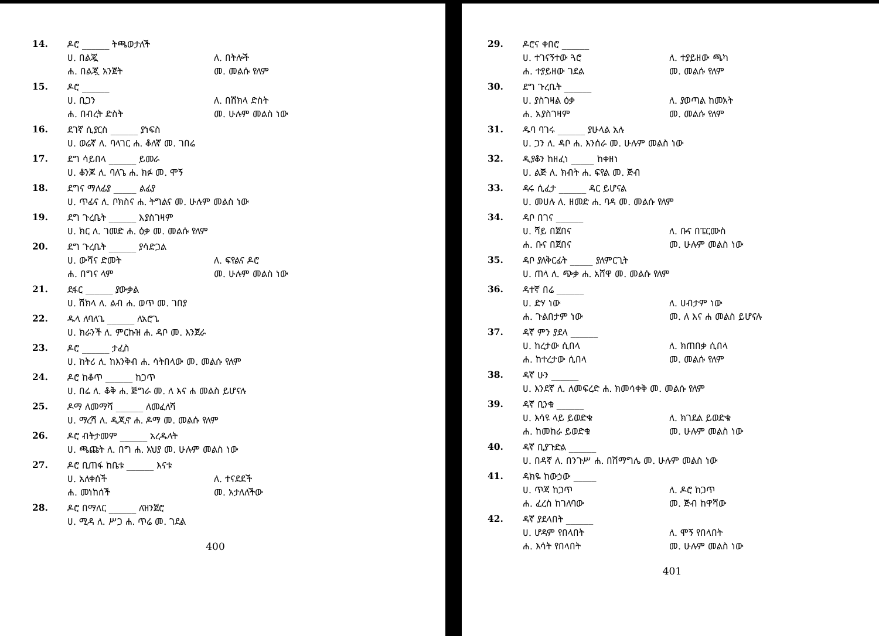14.
ዶሮ ______ ትጫወታለች
ሀ. በልጇ ለ. በትሎች
ሐ. በልጇ አንጀት መ. መልሱ የለም
15.
ዶሮ ______
ሀ. ቢጋን ለ. በሽክላ ድስት
ሐ. በብረት ድስት መ. ሁሉም መልስ ነው
16.
ደገኛ ሲያርስ ______ ያነፍስ
ሀ. ወሬኛ ለ. ባላገር ሐ. ቆለኛ መ. ገበሬ
17.
ደግ ሳይበላ ______ ይመራ
ሀ. ቆንጆ ለ. ባለጌ ሐ. ክፉ መ. ሞኝ
18.
ደግና ማለፊያ _____ ልፊያ
ሀ. ጥፊና ለ. ቦክስና ሐ. ትግልና መ. ሁሉም መልስ ነው
19.
ደግ ጉረቤት ______ እያስገዛም
ሀ. ክር ለ. ገመድ ሐ. ዕቃ መ. መልሱ የለም
20.
ደግ ጉረቤት ______ ያሳድጋል
ሀ. ውሻና ድመት ለ. ፍየልና ዶሮ
ሐ. በግና ላም መ. ሁሉም መልስ ነው
21.
ደፋር ______ ያውቃል
ሀ. ሽክላ ለ. ልብ ሐ. ወጥ መ. ገበያ
22.
ዱላ ለባለጌ ______ ለአሮጌ
ሀ. ክራንች ለ. ምርኩዝ ሐ. ዳቦ መ. እንጀራ
23.
ዶሮ ______ ታፈስ
ሀ. ከትሪ ለ. ከእንቅብ ሐ. ሳትበላው መ. መልሱ የለም
24.
ዶሮ ከቆጥ ______ ከጋጥ
ሀ. በሬ ለ. ቆቅ ሐ. ጅግራ መ. ለ እና ሐ መልስ ይሆናሉ
25.
ዶማ ለመማሻ ______ ለመፈለሻ
ሀ. ማረሻ ለ. ዲጂኖ ሐ. ዶማ መ. መልሱ የለም
26.
ዶሮ ብትታመም ______ አረዱላት
ሀ. ጫጩት ለ. በግ ሐ. አህያ መ. ሁሉም መልስ ነው
27.
ዶሮ ቢጠፋ ከቤቱ ______ እናቱ
ሀ. አለቀሰች ለ. ተናደደች
ሐ. መነከሰች መ. አታለለችው
28.
ዶሮ በማለር ______ ለዝንጀሮ
ሀ. ሚዳ ለ. ሥጋ ሐ. ጥሬ መ. ገደል
400
29.
ዶሮና ቀበሮ ______
ሀ. ተገናኝተው ጓሮ ለ. ተያይዘው ጫካ
ሐ. ተያይዘው ገደል መ. መልሱ የለም
30.
ደግ ጉረቤት ______
ሀ. ያስገዛል ዕቃ ለ. ያወጣል ከመአት
ሐ. አያስገዛም መ. መልሱ የለም
31.
ዱባ ባገሩ ______ ያሁላል አሉ
ሀ. ጋን ለ. ዳቦ ሐ. እንሰራ መ. ሁሉም መልስ ነው
32.
ዲያቆን ከዘፈነ _____ ከቀዘነ
ሀ. ልጅ ለ. ክብት ሐ. ፍየል መ. ጅብ
33.
ዳሩ ሲፈታ ______ ዳር ይሆናል
ሀ. መሀሉ ለ. ዘመድ ሐ. ባዳ መ. መልሱ የለም
34.
ዳቦ በገና ______
ሀ. ሻይ በጀበና ለ. ቡና በፔርሙስ
ሐ. ቡና በጀበና መ. ሁሉም መልስ ነው
35.
ዳቦ ያለቅርፊት _____ ያለምርጊት
ሀ. ጠላ ለ. ጭቃ ሐ. አሸዋ መ. መልሱ የለም
36.
ዳተኛ በሬ ______
ሀ. ድሃ ነው ለ. ሀብታም ነው
ሐ. ጉልበታም ነው መ. ለ እና ሐ መልስ ይሆናሉ
37.
ዳኛ ምን ያደላ ______
ሀ. ከረታው ሲበላ ለ. ክጠበቃ ሲበላ
ሐ. ከተረታው ሲበላ መ. መልሱ የለም
38.
ዳኛ ሁን ______
ሀ. እንደኛ ለ. ለመፍረድ ሐ. ክመሳቀቅ መ. መልሱ የለም
39.
ዳኛ ቢንቁ ______
ሀ. እሳዩ ላይ ይወድቁ ለ. ክገደል ይወድቁ
ሐ. ከመከራ ይወድቁ መ. ሁሉም መልስ ነው
40.
ዳኛ ቢያጉድል ______
ሀ. በዳኛ ለ. በንጉሥ ሐ. በሽማግሌ መ. ሁሉም መልስ ነው
41.
ዳክዬ ከውኃው _____
ሀ. ጥጃ ከጋጥ ለ. ዶሮ ከጋጥ
ሐ. ፈረስ ከገለባው መ. ጅብ ከዋሻው
42.
ዳኛ ያደላበት ______
ሀ. ሆዳም የበላበት ለ. ሞኝ የበላበት
ሐ. እሳት የበላበት መ. ሁሉም መልስ ነው
401